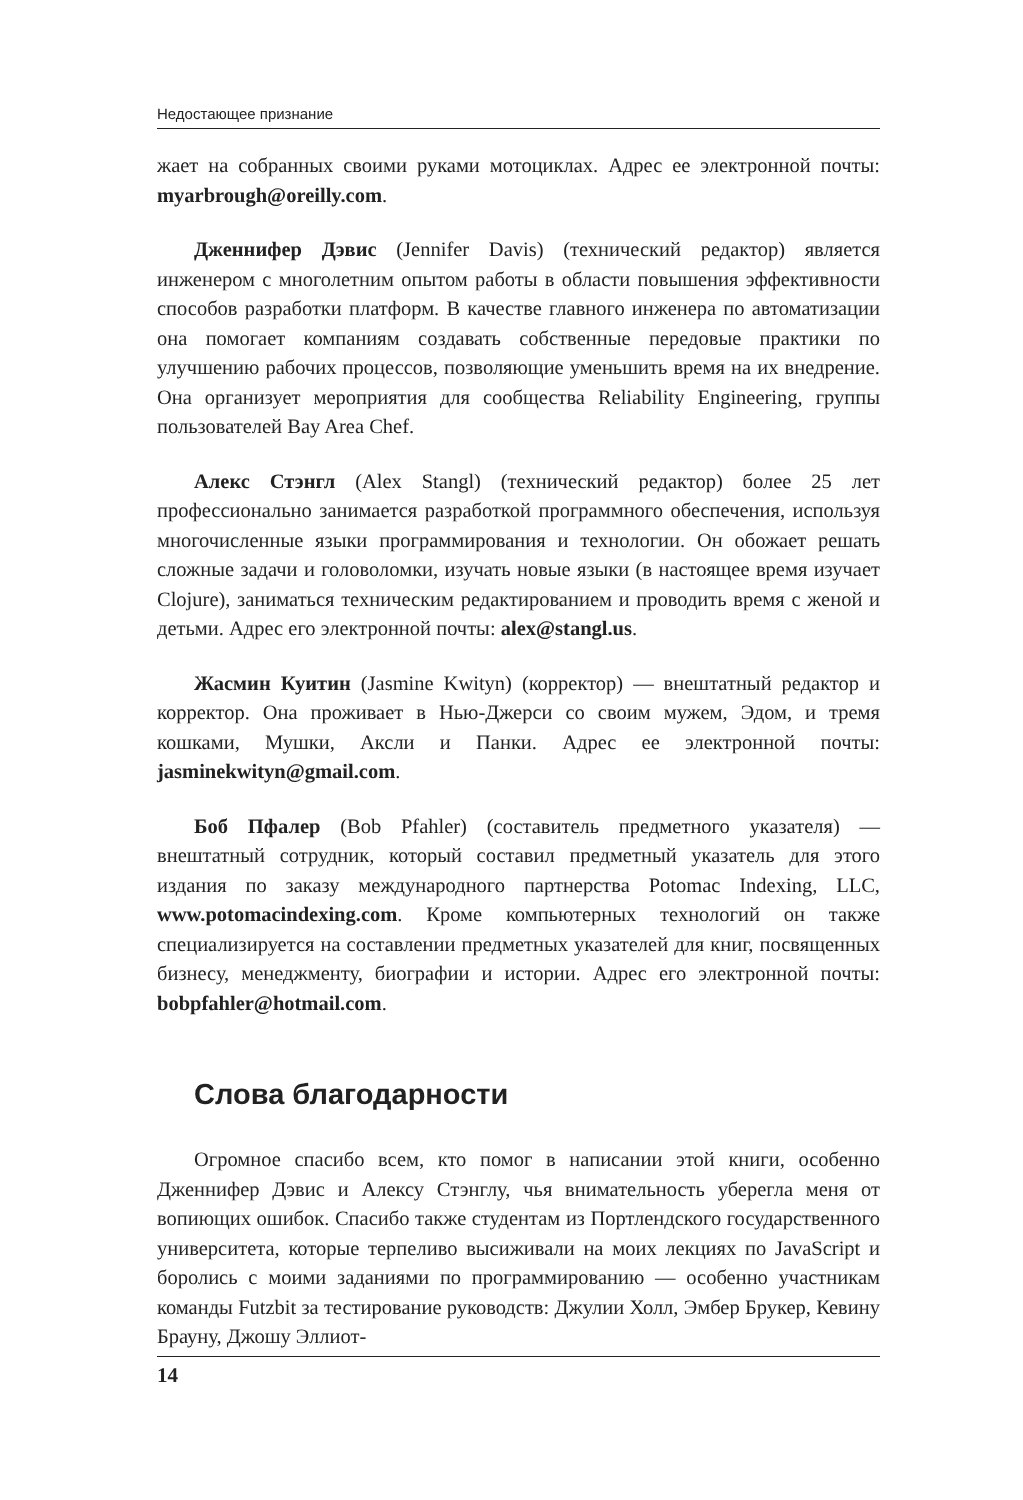Недостающее признание
жает на собранных своими руками мотоциклах. Адрес ее электронной почты: myarbrough@oreilly.com.
Дженнифер Дэвис (Jennifer Davis) (технический редактор) является инженером с многолетним опытом работы в области повышения эффективности способов разработки платформ. В качестве главного инженера по автоматизации она помогает компаниям создавать собственные передовые практики по улучшению рабочих процессов, позволяющие уменьшить время на их внедрение. Она организует мероприятия для сообщества Reliability Engineering, группы пользователей Bay Area Chef.
Алекс Стэнгл (Alex Stangl) (технический редактор) более 25 лет профессионально занимается разработкой программного обеспечения, используя многочисленные языки программирования и технологии. Он обожает решать сложные задачи и головоломки, изучать новые языки (в настоящее время изучает Clojure), заниматься техническим редактированием и проводить время с женой и детьми. Адрес его электронной почты: alex@stangl.us.
Жасмин Куитин (Jasmine Kwityn) (корректор) — внештатный редактор и корректор. Она проживает в Нью-Джерси со своим мужем, Эдом, и тремя кошками, Мушки, Аксли и Панки. Адрес ее электронной почты: jasminekwityn@gmail.com.
Боб Пфалер (Bob Pfahler) (составитель предметного указателя) — внештатный сотрудник, который составил предметный указатель для этого издания по заказу международного партнерства Potomac Indexing, LLC, www.potomacindexing.com. Кроме компьютерных технологий он также специализируется на составлении предметных указателей для книг, посвященных бизнесу, менеджменту, биографии и истории. Адрес его электронной почты: bobpfahler@hotmail.com.
Слова благодарности
Огромное спасибо всем, кто помог в написании этой книги, особенно Дженнифер Дэвис и Алексу Стэнглу, чья внимательность уберегла меня от вопиющих ошибок. Спасибо также студентам из Портлендского государственного университета, которые терпеливо высиживали на моих лекциях по JavaScript и боролись с моими заданиями по программированию — особенно участникам команды Futzbit за тестирование руководств: Джулии Холл, Эмбер Брукер, Кевину Брауну, Джошу Эллиот-
14